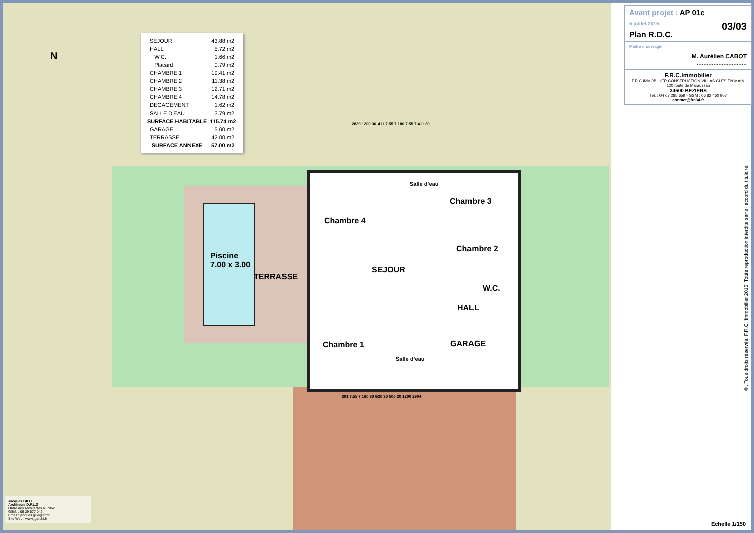| SEJOUR | 43.88 m2 |
| HALL | 5.72 m2 |
| W.C. | 1.66 m2 |
| Placard | 0.79 m2 |
| CHAMBRE 1 | 19.41 m2 |
| CHAMBRE 2 | 11.38 m2 |
| CHAMBRE 3 | 12.71 m2 |
| CHAMBRE 4 | 14.78 m2 |
| DEGAGEMENT | 1.62 m2 |
| SALLE D'EAU | 3.79 m2 |
| SURFACE HABITABLE | 115.74 m2 |
| GARAGE | 15.00 m2 |
| TERRASSE | 42.00 m2 |
| SURFACE ANNEXE | 57.00 m2 |
N
Chambre 4
Salle d’eau
Chambre 3
Chambre 2
SEJOUR
Piscine
7.00 x 3.00
TERRASSE
W.C.
HALL
Chambre 1
Salle d’eau
GARAGE
2839 1200 30 411 7.55 7 180 7.55 7 411 30
391 7.55 7 160 30 620 30 500 20 1200 2904
Avant projet : AP 01c
5 juillet 2015 03/03
Plan R.D.C.
Maitre d’ouvrage
M. Aurélien CABOT
..............................
F.R.C.Immobilier
F.R.C IMMOBILIER CONSTRUCTION VILLAS CLÉS EN MAIN
120 route de Maraussan
34500 BEZIERS
Tél. : 04 67 285 659 - GSM : 06 82 460 907
contact@frc34.fr
Jacques GILLE
Architecte D.P.L.G.
Ordre des Architectes A17862
GSM. : 06 29 577 042
Email : jacques.gille@sfr.fr
Site Web : www.jgarchi.fr
©, Tous droits réservés, F.R.C. Immobilier 2015, Toute reproduction interdite sans l’accord du titulaire.
Echelle 1/150